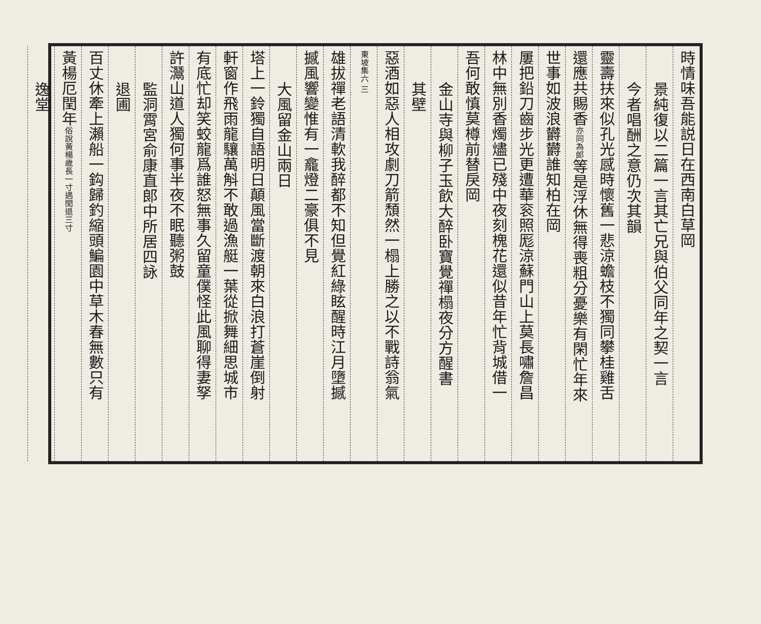時情味吾能説日在西南白草岡
景純復以二篇一言其亡兄與伯父同年之契一言
今者唱酬之意仍次其韻
靈壽扶來似孔光感時懷舊一悲涼蟾枝不獨同攀桂雞舌
還應共賜香亦同為郎等是浮休無得喪粗分憂樂有閑忙年來
世事如波浪欝欝誰知柏在岡
屢把鉛刀齒步光更遭華衮照厖涼蘇門山上莫長嘯詹昌
林中無別香燭燼已殘中夜刻槐花還似昔年忙背城借一
吾何敢慎莫樽前替戾岡
金山寺與柳子玉飲大醉卧寶覺禪榻夜分方醒書
其壁
惡酒如惡人相攻劇刀箭頹然一榻上勝之以不戰詩翁氣
東坡集六 三
雄拔禪老語清軟我醉都不知但覺紅綠眩醒時江月墮撼
撼風響變惟有一龕燈二豪俱不見
大風留金山兩日
塔上一鈴獨自語明日顛風當斷渡朝來白浪打蒼崖倒射
軒窗作飛雨龍驤萬斛不敢過漁艇一葉從掀舞細思城市
有底忙却笑蛟龍爲誰怒無事久留童僕怪此風聊得妻孥
許灊山道人獨何事半夜不眠聽粥鼓
監洞霄宮俞康直郎中所居四詠
退圃
百丈休牽上瀨船一鈎歸釣縮頭鯿園中草木春無數只有
黃楊厄閏年俗說黃楊歲長一寸遇閏退三寸
逸堂